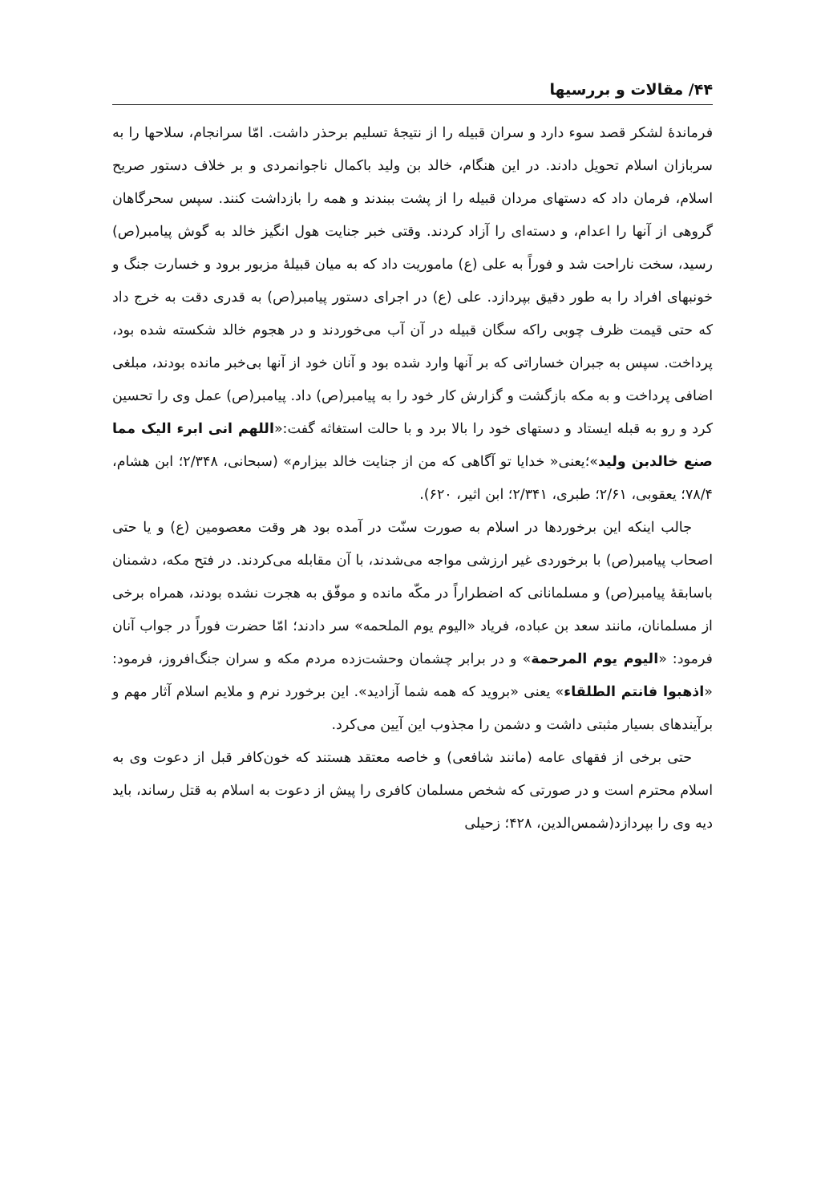۴۴/ مقالات و بررسیها
فرماندهٔ لشکر قصد سوء دارد و سران قبیله را از نتیجهٔ تسلیم برحذر داشت. امّا سرانجام، سلاحها را به سربازان اسلام تحویل دادند. در این هنگام، خالد بن ولید باکمال ناجوانمردی و بر خلاف دستور صریح اسلام، فرمان داد که دستهای مردان قبیله را از پشت ببندند و همه را بازداشت کنند. سپس سحرگاهان گروهی از آنها را اعدام، و دسته‌ای را آزاد کردند. وقتی خبر جنایت هول انگیز خالد به گوش پیامبر(ص) رسید، سخت ناراحت شد و فوراً به علی (ع) ماموریت داد که به میان قبیلهٔ مزبور برود و خسارت جنگ و خونبهای افراد را به طور دقیق بپردازد. علی (ع) در اجرای دستور پیامبر(ص) به قدری دقت به خرج داد که حتی قیمت ظرف چوبی راکه سگان قبیله در آن آب می‌خوردند و در هجوم خالد شکسته شده بود، پرداخت. سپس به جبران خساراتی که بر آنها وارد شده بود و آنان خود از آنها بی‌خبر مانده بودند، مبلغی اضافی پرداخت و به مکه بازگشت و گزارش کار خود را به پیامبر(ص) داد. پیامبر(ص) عمل وی را تحسین کرد و رو به قبله ایستاد و دستهای خود را بالا برد و با حالت استغاثه گفت:«اللهم انی ابرء الیک مما صنع خالدبن ولید»؛یعنی« خدایا تو آگاهی که من از جنایت خالد بیزارم» (سبحانی، ۲/۳۴۸؛ ابن هشام، ۷۸/۴؛ یعقوبی، ۲/۶۱؛ طبری، ۲/۳۴۱؛ ابن اثیر، ۶۲۰).
جالب اینکه این برخوردها در اسلام به صورت سنّت در آمده بود هر وقت معصومین (ع) و یا حتی اصحاب پیامبر(ص) با برخوردی غیر ارزشی مواجه می‌شدند، با آن مقابله می‌کردند. در فتح مکه، دشمنان باسابقهٔ پیامبر(ص) و مسلمانانی که اضطراراً در مکّه مانده و موفّق به هجرت نشده بودند، همراه برخی از مسلمانان، مانند سعد بن عباده، فریاد «الیوم یوم الملحمه» سر دادند؛ امّا حضرت فوراً در جواب آنان فرمود: «الیوم یوم المرحمة» و در برابر چشمان وحشت‌زده مردم مکه و سران جنگ‌افروز، فرمود: «اذهبوا فانتم الطلقاء» یعنی «بروید که همه شما آزادید». این برخورد نرم و ملایم اسلام آثار مهم و برآیندهای بسیار مثبتی داشت و دشمن را مجذوب این آیین می‌کرد.
حتی برخی از فقهای عامه (مانند شافعی) و خاصه معتقد هستند که خون‌کافر قبل از دعوت وی به اسلام محترم است و در صورتی که شخص مسلمان کافری را پیش از دعوت به اسلام به قتل رساند، باید دیه وی را بپردازد(شمس‌الدین، ۴۲۸؛ زحیلی